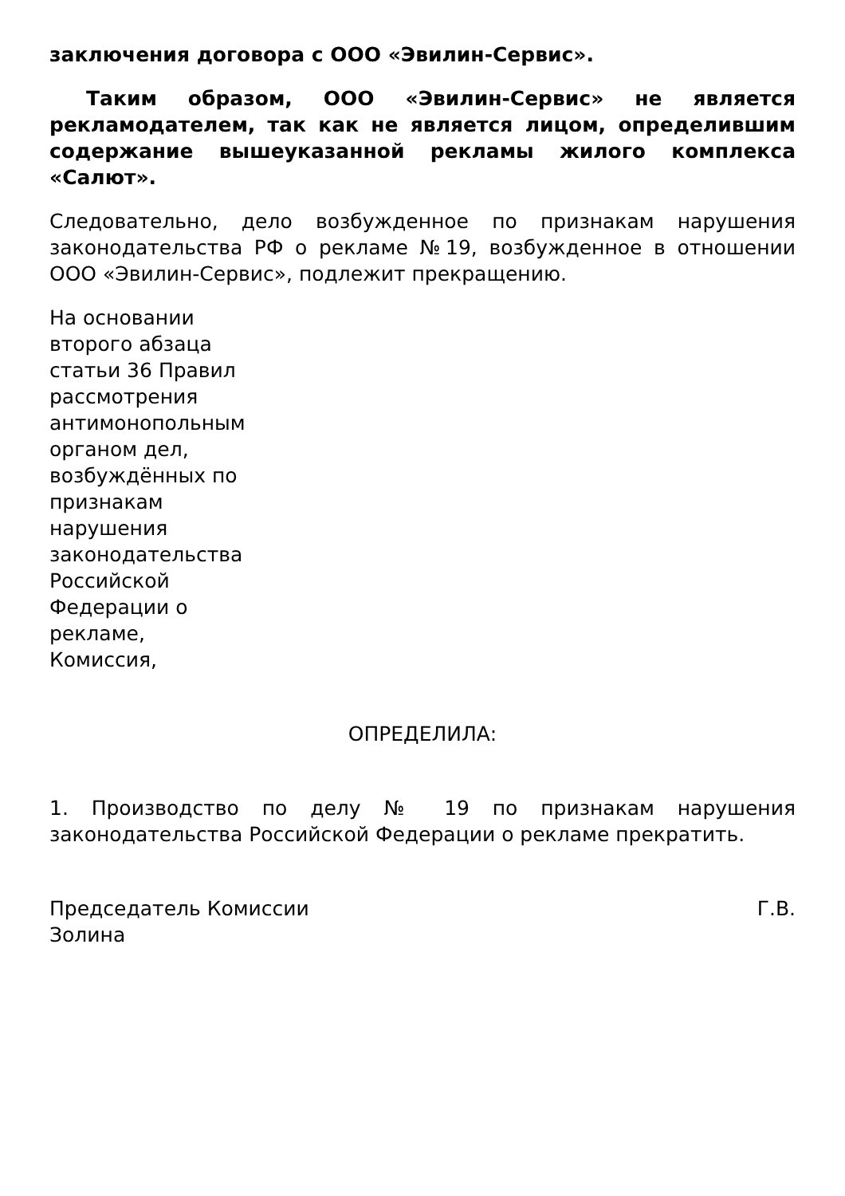заключения договора с ООО «Эвилин-Сервис».
Таким образом, ООО «Эвилин-Сервис» не является рекламодателем, так как не является лицом, определившим содержание вышеуказанной рекламы жилого комплекса «Салют».
Следовательно, дело возбужденное по признакам нарушения законодательства РФ о рекламе №19, возбужденное в отношении ООО «Эвилин-Сервис», подлежит прекращению.
На основании второго абзаца статьи 36 Правил рассмотрения антимонопольным органом дел, возбуждённых по признакам нарушения законодательства Российской Федерации о рекламе, Комиссия,
ОПРЕДЕЛИЛА:
1. Производство по делу № 19 по признакам нарушения законодательства Российской Федерации о рекламе прекратить.
Председатель Комиссии Г.В.
Золина